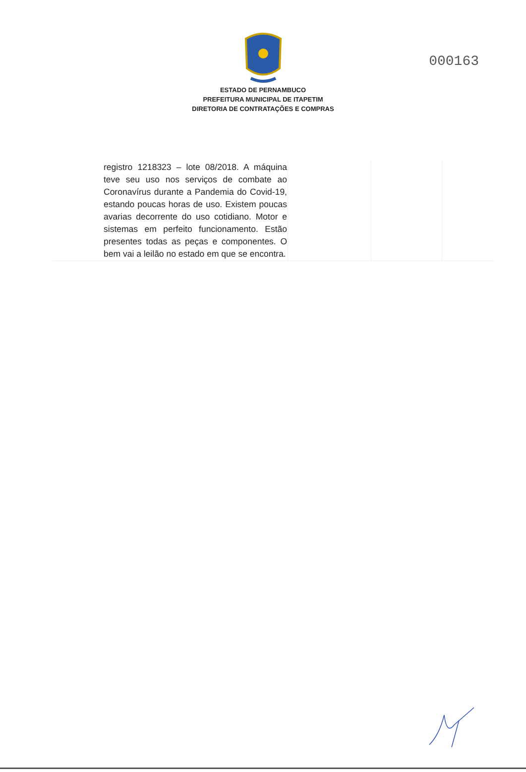000163
ESTADO DE PERNAMBUCO
PREFEITURA MUNICIPAL DE ITAPETIM
DIRETORIA DE CONTRATAÇÕES E COMPRAS
| registro 1218323 – lote 08/2018. A máquina teve seu uso nos serviços de combate ao Coronavírus durante a Pandemia do Covid-19, estando poucas horas de uso. Existem poucas avarias decorrente do uso cotidiano. Motor e sistemas em perfeito funcionamento. Estão presentes todas as peças e componentes. O bem vai a leilão no estado em que se encontra. | | | |